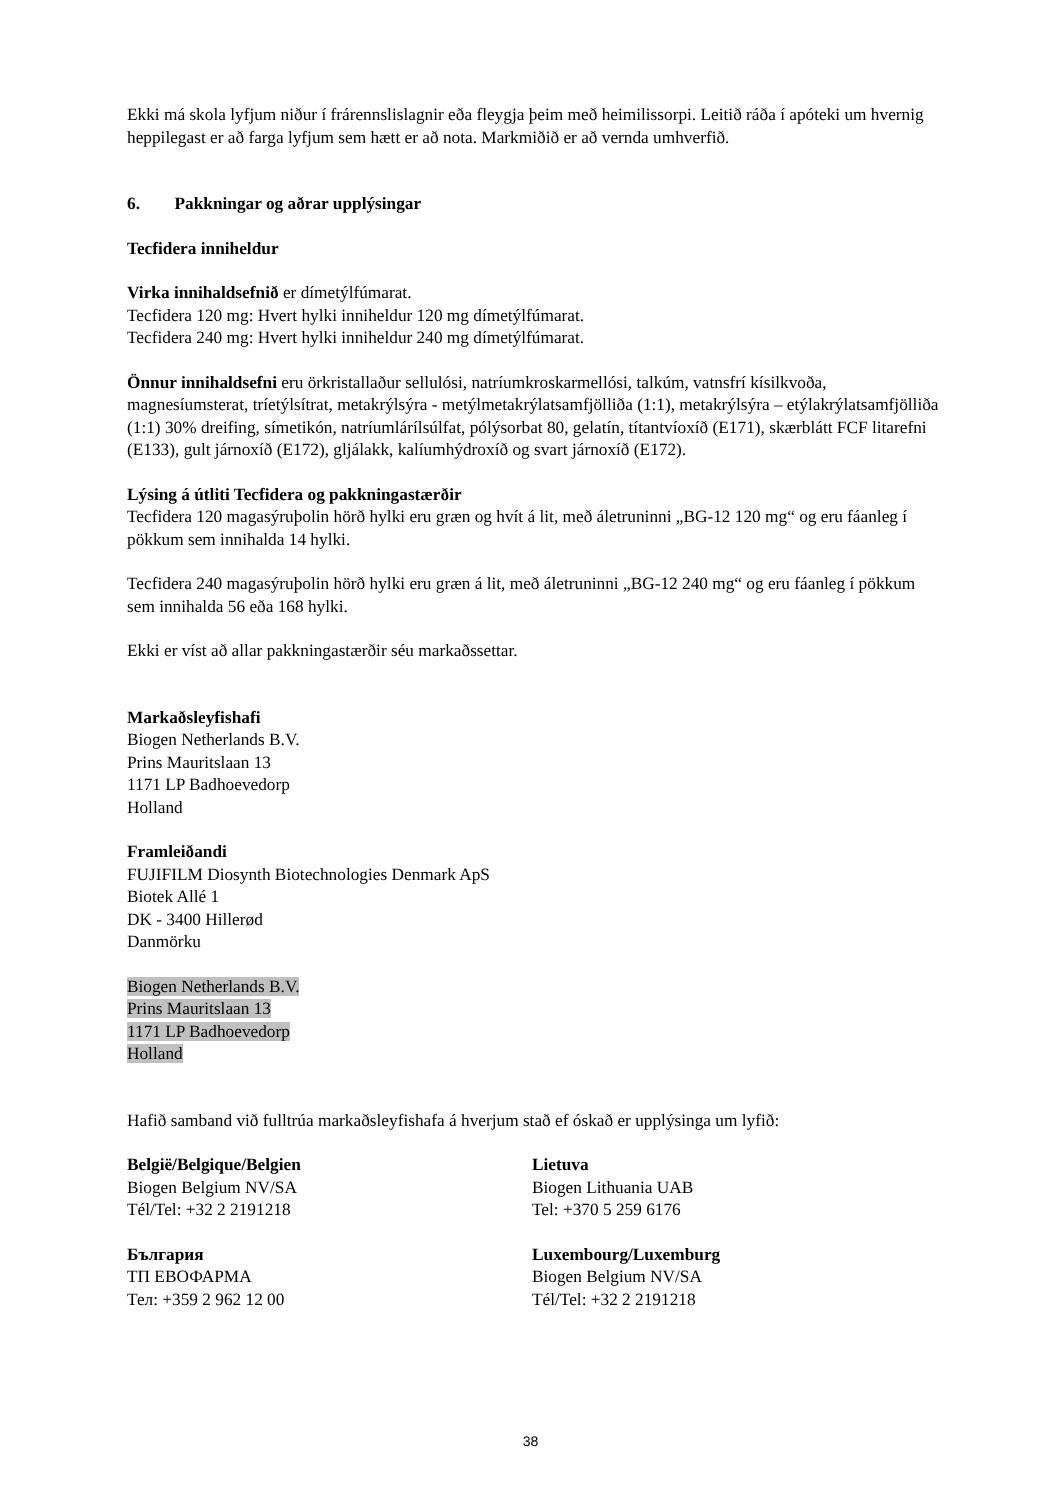Ekki má skola lyfjum niður í frárennslislagnir eða fleygja þeim með heimilissorpi. Leitið ráða í apóteki um hvernig heppilegast er að farga lyfjum sem hætt er að nota. Markmiðið er að vernda umhverfið.
6. Pakkningar og aðrar upplýsingar
Tecfidera inniheldur
Virka innihaldsefnið er dímetýlfúmarat.
Tecfidera 120 mg: Hvert hylki inniheldur 120 mg dímetýlfúmarat.
Tecfidera 240 mg: Hvert hylki inniheldur 240 mg dímetýlfúmarat.
Önnur innihaldsefni eru örkristallaður sellulósi, natríumkroskarmellósi, talkúm, vatnsfrí kísilkvoða, magnesíumsterat, tríetýlsítrat, metakrýlsýra - metýlmetakrýlatsamfjölliða (1:1), metakrýlsýra – etýlakrýlatsamfjölliða (1:1) 30% dreifing, símetikón, natríumlárílsúlfat, pólýsorbat 80, gelatín, títantvíoxíð (E171), skærblátt FCF litarefni (E133), gult járnoxíð (E172), gljálakk, kalíumhýdroxíð og svart járnoxíð (E172).
Lýsing á útliti Tecfidera og pakkningastærðir
Tecfidera 120 magasýruþolin hörð hylki eru græn og hvít á lit, með áletruninni „BG-12 120 mg“ og eru fáanleg í pökkum sem innihalda 14 hylki.
Tecfidera 240 magasýruþolin hörð hylki eru græn á lit, með áletruninni „BG-12 240 mg“ og eru fáanleg í pökkum sem innihalda 56 eða 168 hylki.
Ekki er víst að allar pakkningastærðir séu markaðssettar.
Markaðsleyfishafi
Biogen Netherlands B.V.
Prins Mauritslaan 13
1171 LP Badhoevedorp
Holland
Framleiðandi
FUJIFILM Diosynth Biotechnologies Denmark ApS
Biotek Allé 1
DK - 3400 Hillerød
Danmörku
Biogen Netherlands B.V.
Prins Mauritslaan 13
1171 LP Badhoevedorp
Holland
Hafið samband við fulltrúa markaðsleyfishafa á hverjum stað ef óskað er upplýsinga um lyfið:
België/Belgique/Belgien
Biogen Belgium NV/SA
Tél/Tel: +32 2 2191218
България
ТП ЕВОФАРМА
Тел: +359 2 962 12 00
Lietuva
Biogen Lithuania UAB
Tel: +370 5 259 6176
Luxembourg/Luxemburg
Biogen Belgium NV/SA
Tél/Tel: +32 2 2191218
38